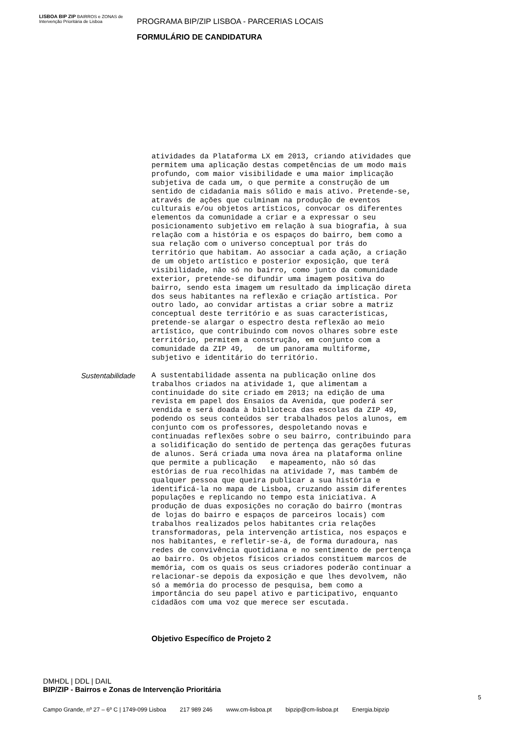LISBOA BIP ZIP BAIRROS e ZONAS de Intervenção Prioritária de Lisboa
PROGRAMA BIP/ZIP LISBOA - PARCERIAS LOCAIS
FORMULÁRIO DE CANDIDATURA
atividades da Plataforma LX em 2013, criando atividades que permitem uma aplicação destas competências de um modo mais profundo, com maior visibilidade e uma maior implicação subjetiva de cada um, o que permite a construção de um sentido de cidadania mais sólido e mais ativo. Pretende-se, através de ações que culminam na produção de eventos culturais e/ou objetos artísticos, convocar os diferentes elementos da comunidade a criar e a expressar o seu posicionamento subjetivo em relação à sua biografia, à sua relação com a história e os espaços do bairro, bem como a sua relação com o universo conceptual por trás do território que habitam. Ao associar a cada ação, a criação de um objeto artístico e posterior exposição, que terá visibilidade, não só no bairro, como junto da comunidade exterior, pretende-se difundir uma imagem positiva do bairro, sendo esta imagem um resultado da implicação direta dos seus habitantes na reflexão e criação artística. Por outro lado, ao convidar artistas a criar sobre a matriz conceptual deste território e as suas características, pretende-se alargar o espectro desta reflexão ao meio artístico, que contribuindo com novos olhares sobre este território, permitem a construção, em conjunto com a comunidade da ZIP 49, de um panorama multiforme, subjetivo e identitário do território.
Sustentabilidade
A sustentabilidade assenta na publicação online dos trabalhos criados na atividade 1, que alimentam a continuidade do site criado em 2013; na edição de uma revista em papel dos Ensaios da Avenida, que poderá ser vendida e será doada à biblioteca das escolas da ZIP 49, podendo os seus conteúdos ser trabalhados pelos alunos, em conjunto com os professores, despoletando novas e continuadas reflexões sobre o seu bairro, contribuindo para a solidificação do sentido de pertença das gerações futuras de alunos. Será criada uma nova área na plataforma online que permite a publicação e mapeamento, não só das estórias de rua recolhidas na atividade 7, mas também de qualquer pessoa que queira publicar a sua história e identificá-la no mapa de Lisboa, cruzando assim diferentes populações e replicando no tempo esta iniciativa. A produção de duas exposições no coração do bairro (montras de lojas do bairro e espaços de parceiros locais) com trabalhos realizados pelos habitantes cria relações transformadoras, pela intervenção artística, nos espaços e nos habitantes, e refletir-se-á, de forma duradoura, nas redes de convivência quotidiana e no sentimento de pertença ao bairro. Os objetos físicos criados constituem marcos de memória, com os quais os seus criadores poderão continuar a relacionar-se depois da exposição e que lhes devolvem, não só a memória do processo de pesquisa, bem como a importância do seu papel ativo e participativo, enquanto cidadãos com uma voz que merece ser escutada.
Objetivo Específico de Projeto 2
DMHDL | DDL | DAIL
BIP/ZIP - Bairros e Zonas de Intervenção Prioritária
5
Campo Grande, nº 27 – 6º C | 1749-099 Lisboa 217 989 246 www.cm-lisboa.pt bipzip@cm-lisboa.pt Energia.bipzip